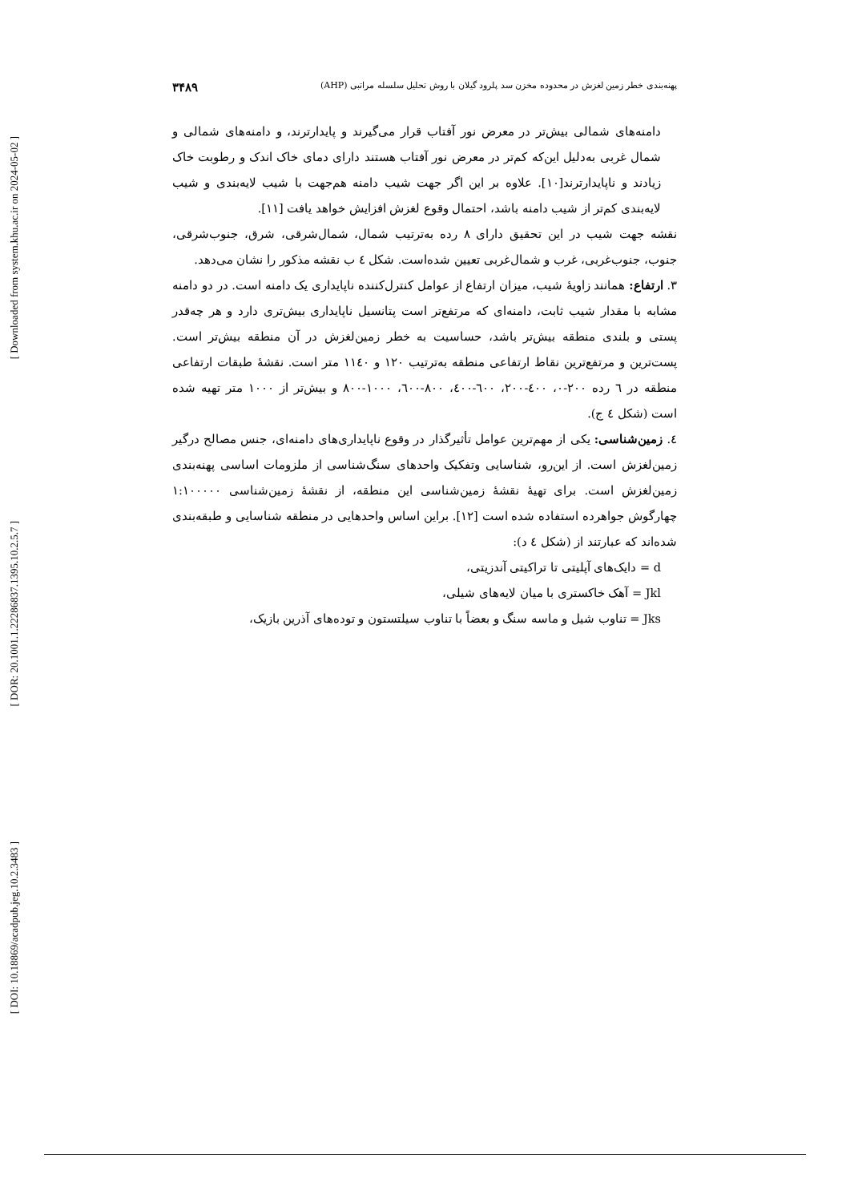[ Downloaded from system.khu.ac.ir on 2024-05-02 ]
[ DOR: 20.1001.1.22286837.1395.10.2.5.7 ]
[ DOI: 10.18869/acadpub.jeg.10.2.3483 ]
پهنه‌بندی خطر زمین لغزش در محدوده مخزن سد پلرود گیلان با روش تحلیل سلسله مراتبی (AHP) ۳۴۸۹
دامنه‌های شمالی بیش‌تر در معرض نور آفتاب قرار می‌گیرند و پایدارترند، و دامنه‌های شمالی و شمال غربی به‌دلیل این‌که کم‌تر در معرض نور آفتاب هستند دارای دمای خاک اندک و رطوبت خاک زیادند و ناپایدارترند[۱۰]. علاوه بر این اگر جهت شیب دامنه هم‌جهت با شیب لایه‌بندی و شیب لایه‌بندی کم‌تر از شیب دامنه باشد، احتمال وقوع لغزش افزایش خواهد یافت [۱۱].
نقشه جهت شیب در این تحقیق دارای ۸ رده به‌ترتیب شمال، شمال‌شرقی، شرق، جنوب‌شرقی، جنوب، جنوب‌غربی، غرب و شمال‌غربی تعیین شده‌است. شکل ٤ ب نقشه مذکور را نشان می‌دهد.
۳. ارتفاع: همانند زاویهٔ شیب، میزان ارتفاع از عوامل کنترل‌کننده ناپایداری یک دامنه است. در دو دامنه مشابه با مقدار شیب ثابت، دامنه‌ای که مرتفع‌تر است پتانسیل ناپایداری بیش‌تری دارد و هر چه‌قدر پستی و بلندی منطقه بیش‌تر باشد، حساسیت به خطر زمین‌لغزش در آن منطقه بیش‌تر است. پست‌ترین و مرتفع‌ترین نقاط ارتفاعی منطقه به‌ترتیب ۱۲۰ و ۱۱٤۰ متر است. نقشهٔ طبقات ارتفاعی منطقه در ٦ رده ۲۰۰-۰، ٤۰۰-۲۰۰، ٦۰۰-٤۰۰، ۸۰۰-٦۰۰، ۱۰۰۰-۸۰۰ و بیش‌تر از ۱۰۰۰ متر تهیه شده است (شکل ٤ ج).
٤. زمین‌شناسی: یکی از مهم‌ترین عوامل تأثیرگذار در وقوع ناپایداری‌های دامنه‌ای، جنس مصالح درگیر زمین‌لغزش است. از این‌رو، شناسایی وتفکیک واحدهای سنگ‌شناسی از ملزومات اساسی پهنه‌بندی زمین‌لغزش است. برای تهیهٔ نقشهٔ زمین‌شناسی این منطقه، از نقشهٔ زمین‌شناسی ۱:۱۰۰۰۰۰ چهارگوش جواهرده استفاده شده است [۱۲]. براین اساس واحدهایی در منطقه شناسایی و طبقه‌بندی شده‌اند که عبارتند از (شکل ٤ د):
d = دایک‌های آپلیتی تا تراکیتی آندزیتی،
Jkl = آهک خاکستری با میان لایه‌های شیلی،
Jks = تناوب شیل و ماسه سنگ و بعضاً با تناوب سیلتستون و توده‌های آذرین بازیک،